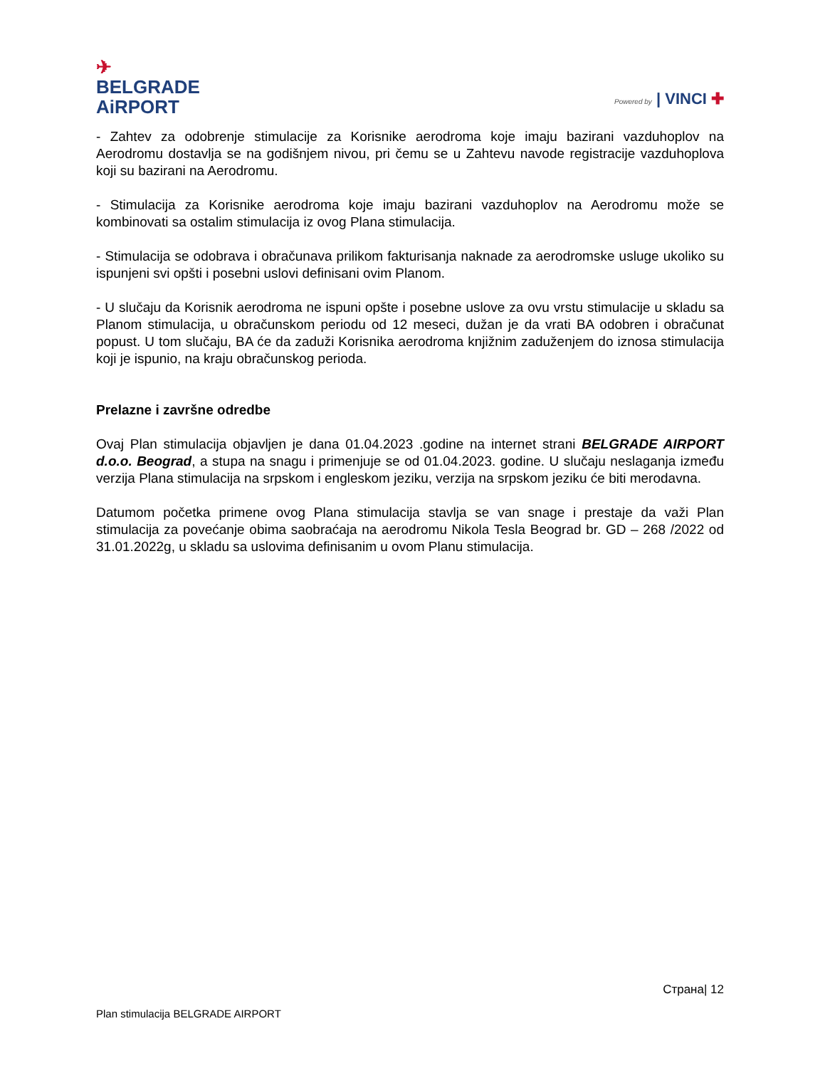✈
BELGRADE
AiRPORT
Powered by | VINCI ✚
- Zahtev za odobrenje stimulacije za Korisnike aerodroma koje imaju bazirani vazduhoplov na Aerodromu dostavlja se na godišnjem nivou, pri čemu se u Zahtevu navode registracije vazduhoplova koji su bazirani na Aerodromu.
- Stimulacija za Korisnike aerodroma koje imaju bazirani vazduhoplov na Aerodromu može se kombinovati sa ostalim stimulacija iz ovog Plana stimulacija.
- Stimulacija se odobrava i obračunava prilikom fakturisanja naknade za aerodromske usluge ukoliko su ispunjeni svi opšti i posebni uslovi definisani ovim Planom.
- U slučaju da Korisnik aerodroma ne ispuni opšte i posebne uslove za ovu vrstu stimulacije u skladu sa Planom stimulacija, u obračunskom periodu od 12 meseci, dužan je da vrati BA odobren i obračunat popust. U tom slučaju, BA će da zaduži Korisnika aerodroma knjižnim zaduženjem do iznosa stimulacija koji je ispunio, na kraju obračunskog perioda.
Prelazne i završne odredbe
Ovaj Plan stimulacija objavljen je dana 01.04.2023 .godine na internet strani BELGRADE AIRPORT d.o.o. Beograd, a stupa na snagu i primenjuje se od 01.04.2023. godine. U slučaju neslaganja između verzija Plana stimulacija na srpskom i engleskom jeziku, verzija na srpskom jeziku će biti merodavna.
Datumom početka primene ovog Plana stimulacija stavlja se van snage i prestaje da važi Plan stimulacija za povećanje obima saobraćaja na aerodromu Nikola Tesla Beograd br. GD – 268 /2022 od 31.01.2022g, u skladu sa uslovima definisanim u ovom Planu stimulacija.
Страна| 12
Plan stimulacija BELGRADE AIRPORT